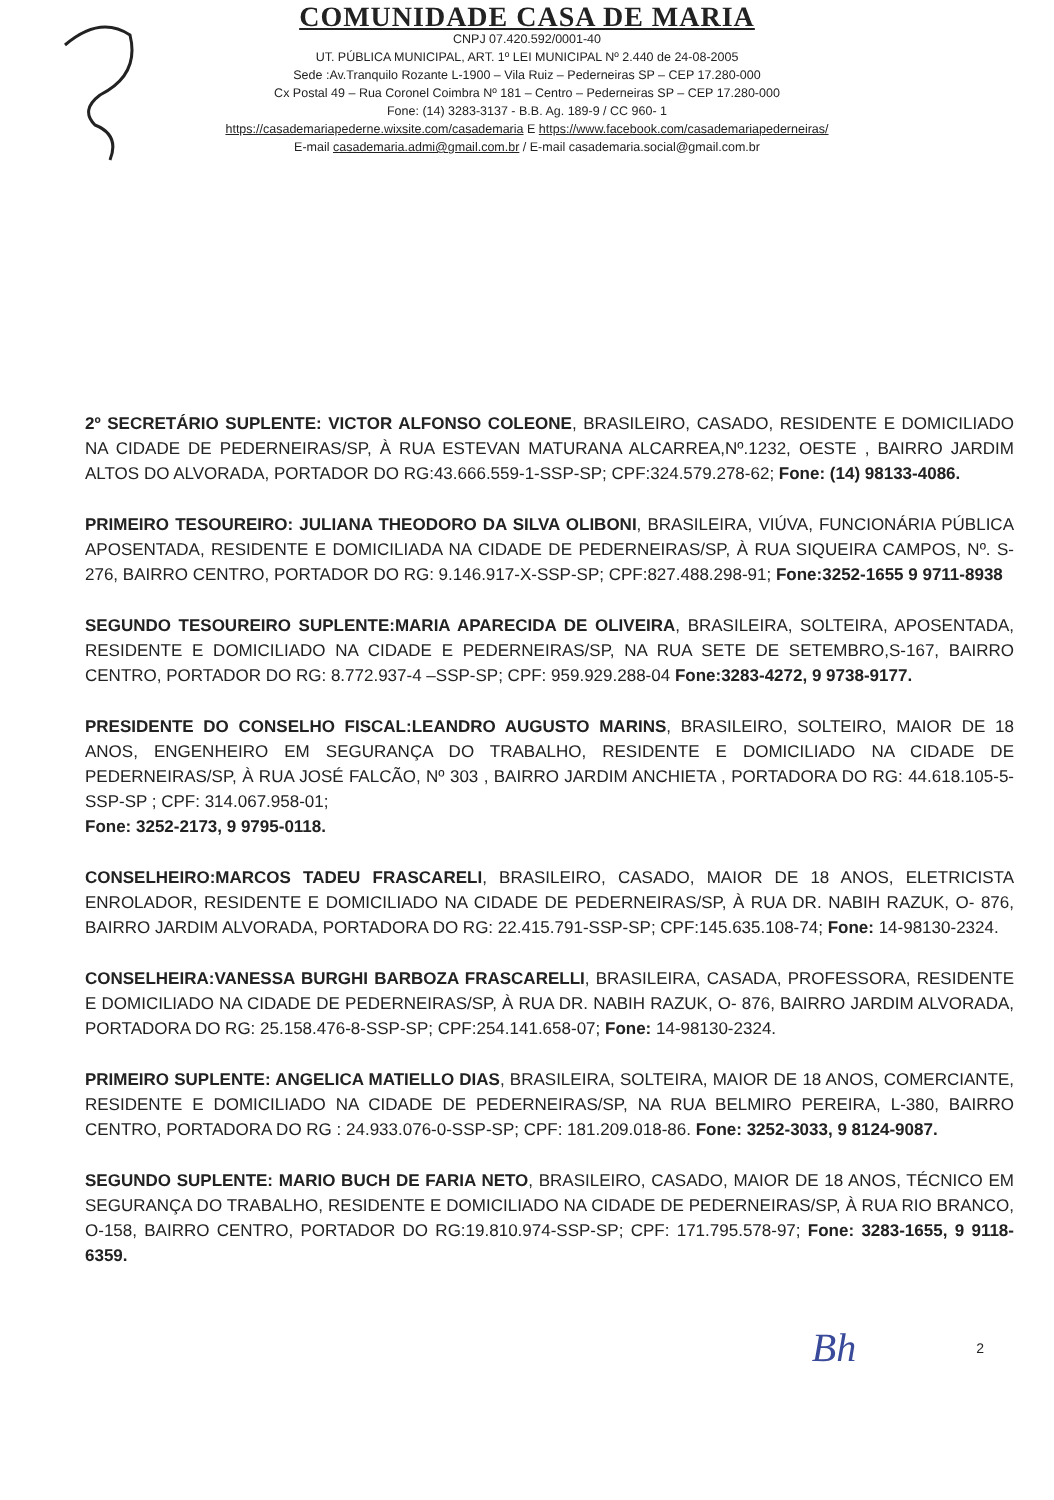COMUNIDADE CASA DE MARIA
CNPJ 07.420.592/0001-40
UT. PÚBLICA MUNICIPAL, ART. 1º LEI MUNICIPAL Nº 2.440 de 24-08-2005
Sede :Av.Tranquilo Rozante L-1900 – Vila Ruiz – Pederneiras SP – CEP 17.280-000
Cx Postal 49 – Rua Coronel Coimbra Nº 181 – Centro – Pederneiras SP – CEP 17.280-000
Fone: (14) 3283-3137 - B.B. Ag. 189-9 / CC 960- 1
https://casademariapederne.wixsite.com/casademaria E https://www.facebook.com/casademariapederneiras/
E-mail casademaria.admi@gmail.com.br / E-mail casademaria.social@gmail.com.br
2º SECRETÁRIO SUPLENTE: VICTOR ALFONSO COLEONE, BRASILEIRO, CASADO, RESIDENTE E DOMICILIADO NA CIDADE DE PEDERNEIRAS/SP, À RUA ESTEVAN MATURANA ALCARREA,Nº.1232, OESTE , BAIRRO JARDIM ALTOS DO ALVORADA, PORTADOR DO RG:43.666.559-1-SSP-SP; CPF:324.579.278-62; Fone: (14) 98133-4086.
PRIMEIRO TESOUREIRO: JULIANA THEODORO DA SILVA OLIBONI, BRASILEIRA, VIÚVA, FUNCIONÁRIA PÚBLICA APOSENTADA, RESIDENTE E DOMICILIADA NA CIDADE DE PEDERNEIRAS/SP, À RUA SIQUEIRA CAMPOS, Nº. S-276, BAIRRO CENTRO, PORTADOR DO RG: 9.146.917-X-SSP-SP; CPF:827.488.298-91; Fone:3252-1655 9 9711-8938
SEGUNDO TESOUREIRO SUPLENTE:MARIA APARECIDA DE OLIVEIRA, BRASILEIRA, SOLTEIRA, APOSENTADA, RESIDENTE E DOMICILIADO NA CIDADE E PEDERNEIRAS/SP, NA RUA SETE DE SETEMBRO,S-167, BAIRRO CENTRO, PORTADOR DO RG: 8.772.937-4 –SSP-SP; CPF: 959.929.288-04 Fone:3283-4272, 9 9738-9177.
PRESIDENTE DO CONSELHO FISCAL:LEANDRO AUGUSTO MARINS, BRASILEIRO, SOLTEIRO, MAIOR DE 18 ANOS, ENGENHEIRO EM SEGURANÇA DO TRABALHO, RESIDENTE E DOMICILIADO NA CIDADE DE PEDERNEIRAS/SP, À RUA JOSÉ FALCÃO, Nº 303 , BAIRRO JARDIM ANCHIETA , PORTADORA DO RG: 44.618.105-5-SSP-SP ; CPF: 314.067.958-01;
Fone: 3252-2173, 9 9795-0118.
CONSELHEIRO:MARCOS TADEU FRASCARELI, BRASILEIRO, CASADO, MAIOR DE 18 ANOS, ELETRICISTA ENROLADOR, RESIDENTE E DOMICILIADO NA CIDADE DE PEDERNEIRAS/SP, À RUA DR. NABIH RAZUK, O- 876, BAIRRO JARDIM ALVORADA, PORTADORA DO RG: 22.415.791-SSP-SP; CPF:145.635.108-74; Fone: 14-98130-2324.
CONSELHEIRA:VANESSA BURGHI BARBOZA FRASCARELLI, BRASILEIRA, CASADA, PROFESSORA, RESIDENTE E DOMICILIADO NA CIDADE DE PEDERNEIRAS/SP, À RUA DR. NABIH RAZUK, O- 876, BAIRRO JARDIM ALVORADA, PORTADORA DO RG: 25.158.476-8-SSP-SP; CPF:254.141.658-07; Fone: 14-98130-2324.
PRIMEIRO SUPLENTE: ANGELICA MATIELLO DIAS, BRASILEIRA, SOLTEIRA, MAIOR DE 18 ANOS, COMERCIANTE, RESIDENTE E DOMICILIADO NA CIDADE DE PEDERNEIRAS/SP, NA RUA BELMIRO PEREIRA, L-380, BAIRRO CENTRO, PORTADORA DO RG : 24.933.076-0-SSP-SP; CPF: 181.209.018-86. Fone: 3252-3033, 9 8124-9087.
SEGUNDO SUPLENTE: MARIO BUCH DE FARIA NETO, BRASILEIRO, CASADO, MAIOR DE 18 ANOS, TÉCNICO EM SEGURANÇA DO TRABALHO, RESIDENTE E DOMICILIADO NA CIDADE DE PEDERNEIRAS/SP, À RUA RIO BRANCO, O-158, BAIRRO CENTRO, PORTADOR DO RG:19.810.974-SSP-SP; CPF: 171.795.578-97; Fone: 3283-1655, 9 9118-6359.
Bh 2